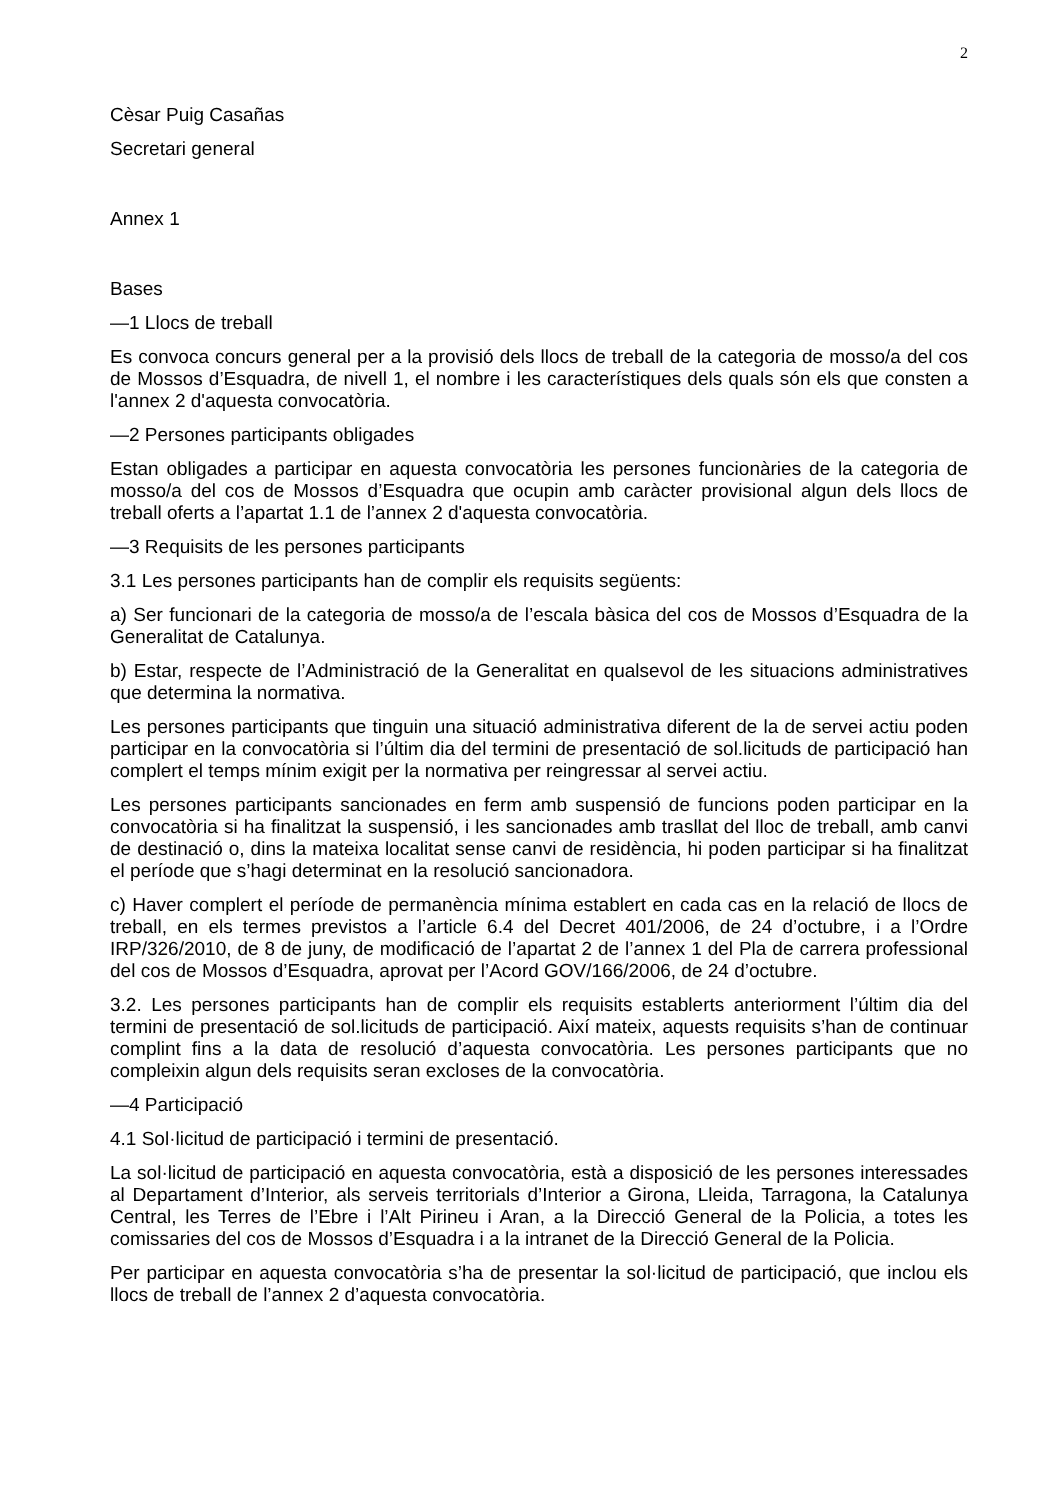2
Cèsar Puig Casañas
Secretari general
Annex 1
Bases
—1 Llocs de treball
Es convoca concurs general per a la provisió dels llocs de treball de la categoria de mosso/a del cos de Mossos d’Esquadra, de nivell 1, el nombre i les característiques dels quals són els que consten a l'annex 2 d'aquesta convocatòria.
—2 Persones participants obligades
Estan obligades a participar en aquesta convocatòria les persones funcionàries de la categoria de mosso/a del cos de Mossos d’Esquadra que ocupin amb caràcter provisional algun dels llocs de treball oferts a l’apartat 1.1 de l’annex 2 d'aquesta convocatòria.
—3 Requisits de les persones participants
3.1 Les persones participants han de complir els requisits següents:
a) Ser funcionari de la categoria de mosso/a de l’escala bàsica del cos de Mossos d’Esquadra de la Generalitat de Catalunya.
b) Estar, respecte de l’Administració de la Generalitat en qualsevol de les situacions administratives que determina la normativa.
Les persones participants que tinguin una situació administrativa diferent de la de servei actiu poden participar en la convocatòria si l’últim dia del termini de presentació de sol.licituds de participació han complert el temps mínim exigit per la normativa per reingressar al servei actiu.
Les persones participants sancionades en ferm amb suspensió de funcions poden participar en la convocatòria si ha finalitzat la suspensió, i les sancionades amb trasllat del lloc de treball, amb canvi de destinació o, dins la mateixa localitat sense canvi de residència, hi poden participar si ha finalitzat el període que s’hagi determinat en la resolució sancionadora.
c) Haver complert el període de permanència mínima establert en cada cas en la relació de llocs de treball, en els termes previstos a l’article 6.4 del Decret 401/2006, de 24 d’octubre, i a l’Ordre IRP/326/2010, de 8 de juny, de modificació de l’apartat 2 de l’annex 1 del Pla de carrera professional del cos de Mossos d’Esquadra, aprovat per l’Acord GOV/166/2006, de 24 d’octubre.
3.2. Les persones participants han de complir els requisits establerts anteriorment l’últim dia del termini de presentació de sol.licituds de participació. Així mateix, aquests requisits s’han de continuar complint fins a la data de resolució d’aquesta convocatòria. Les persones participants que no compleixin algun dels requisits seran excloses de la convocatòria.
—4 Participació
4.1 Sol·licitud de participació i termini de presentació.
La sol·licitud de participació en aquesta convocatòria, està a disposició de les persones interessades al Departament d’Interior, als serveis territorials d’Interior a Girona, Lleida, Tarragona, la Catalunya Central, les Terres de l’Ebre i l’Alt Pirineu i Aran, a la Direcció General de la Policia, a totes les comissaries del cos de Mossos d’Esquadra i a la intranet de la Direcció General de la Policia.
Per participar en aquesta convocatòria s’ha de presentar la sol·licitud de participació, que inclou els llocs de treball de l’annex 2 d’aquesta convocatòria.